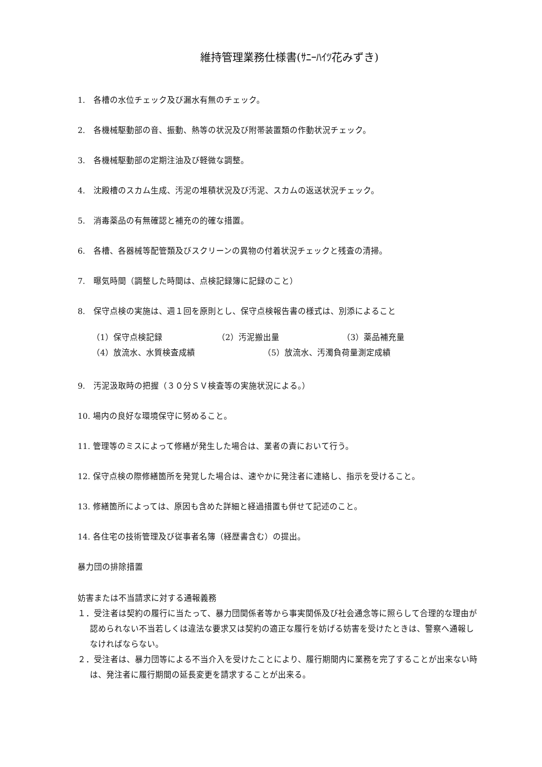維持管理業務仕様書(ｻﾆｰﾊｲﾂ花みずき)
1.　各槽の水位チェック及び漏水有無のチェック。
2.　各機械駆動部の音、振動、熱等の状況及び附帯装置類の作動状況チェック。
3.　各機械駆動部の定期注油及び軽微な調整。
4.　沈殿槽のスカム生成、汚泥の堆積状況及び汚泥、スカムの返送状況チェック。
5.　消毒薬品の有無確認と補充の的確な措置。
6.　各槽、各器械等配管類及びスクリーンの異物の付着状況チェックと残査の清掃。
7.　曝気時間（調整した時間は、点検記録簿に記録のこと）
8.　保守点検の実施は、週１回を原則とし、保守点検報告書の様式は、別添によること
（1）保守点検記録 （2）汚泥搬出量 （3）薬品補充量
（4）放流水、水質検査成績 （5）放流水、汚濁負荷量測定成績
9.　汚泥汲取時の把握（３０分ＳＶ検査等の実施状況による。）
10. 場内の良好な環境保守に努めること。
11. 管理等のミスによって修繕が発生した場合は、業者の責において行う。
12. 保守点検の際修繕箇所を発覚した場合は、速やかに発注者に連絡し、指示を受けること。
13. 修繕箇所によっては、原因も含めた詳細と経過措置も併せて記述のこと。
14. 各住宅の技術管理及び従事者名簿（経歴書含む）の提出。
暴力団の排除措置
妨害または不当請求に対する通報義務
１．受注者は契約の履行に当たって、暴力団関係者等から事実関係及び社会通念等に照らして合理的な理由が認められない不当若しくは違法な要求又は契約の適正な履行を妨げる妨害を受けたときは、警察へ通報しなければならない。
２．受注者は、暴力団等による不当介入を受けたことにより、履行期間内に業務を完了することが出来ない時は、発注者に履行期間の延長変更を請求することが出来る。